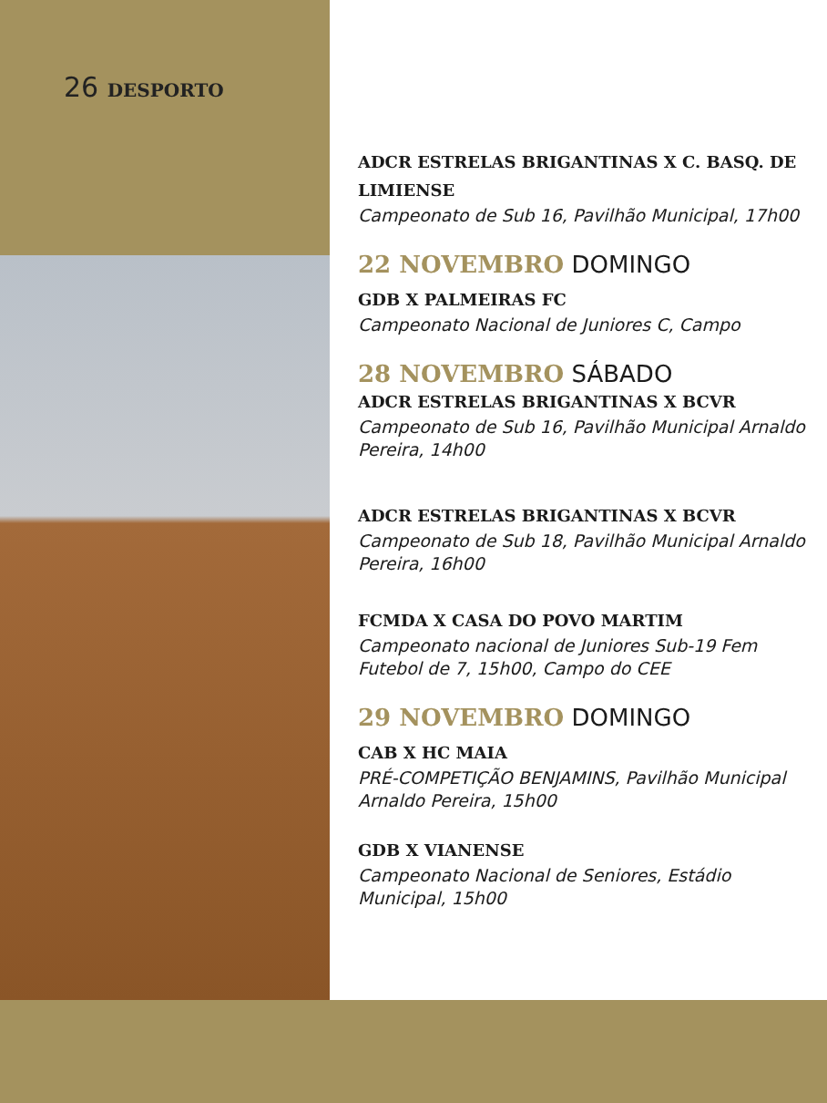26 DESPORTO
ADCR ESTRELAS BRIGANTINAS X C. BASQ. DE LIMIENSE
Campeonato de Sub 16, Pavilhão Municipal, 17h00
22 NOVEMBRO DOMINGO
GDB X PALMEIRAS FC
Campeonato Nacional de Juniores C, Campo
28 NOVEMBRO SÁBADO
ADCR ESTRELAS BRIGANTINAS X BCVR
Campeonato de Sub 16, Pavilhão Municipal Arnaldo Pereira, 14h00
ADCR ESTRELAS BRIGANTINAS X BCVR
Campeonato de Sub 18, Pavilhão Municipal Arnaldo Pereira, 16h00
FCMDA X CASA DO POVO MARTIM
Campeonato nacional de Juniores Sub-19 Fem Futebol de 7, 15h00, Campo do CEE
29 NOVEMBRO DOMINGO
CAB X HC MAIA
PRÉ-COMPETIÇÃO BENJAMINS, Pavilhão Municipal Arnaldo Pereira, 15h00
GDB X VIANENSE
Campeonato Nacional de Seniores, Estádio Municipal, 15h00